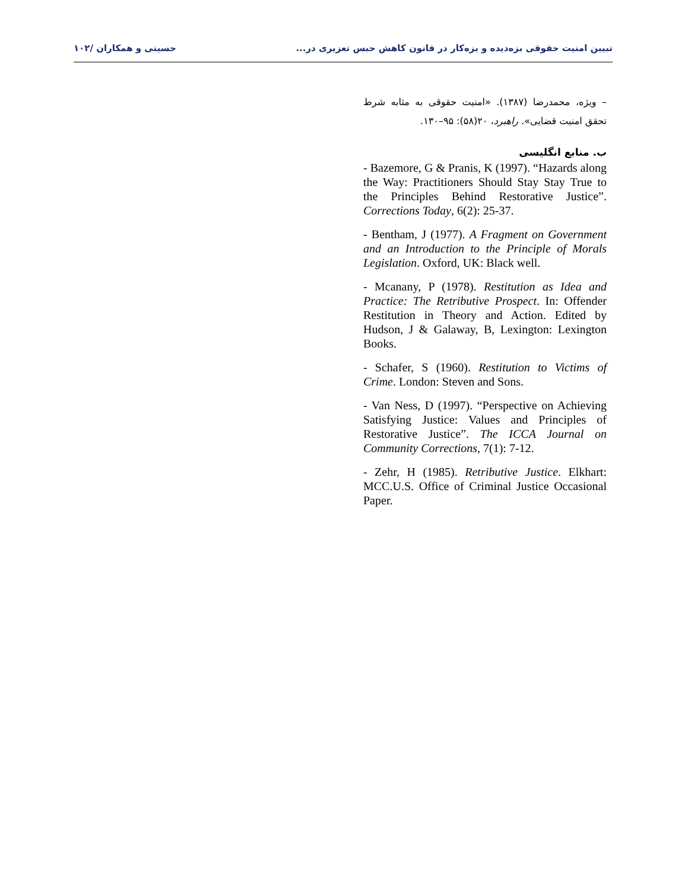تبیین امنیت حقوقی بزه‌دیده و بزه‌کار در قانون کاهش حبس تعزیری در... حسینی و همکاران /۱۰۲
– ویژه، محمدرضا (۱۳۸۷). «امنیت حقوقی به مثابه شرط تحقق امنیت قضایی». راهبرد، ۲۰(۵۸): ۹۵–۱۳۰.
ب. منابع انگلیسی
- Bazemore, G & Pranis, K (1997). “Hazards along the Way: Practitioners Should Stay Stay True to the Principles Behind Restorative Justice”. Corrections Today, 6(2): 25-37.
- Bentham, J (1977). A Fragment on Government and an Introduction to the Principle of Morals Legislation. Oxford, UK: Black well.
- Mcanany, P (1978). Restitution as Idea and Practice: The Retributive Prospect. In: Offender Restitution in Theory and Action. Edited by Hudson, J & Galaway, B, Lexington: Lexington Books.
- Schafer, S (1960). Restitution to Victims of Crime. London: Steven and Sons.
- Van Ness, D (1997). “Perspective on Achieving Satisfying Justice: Values and Principles of Restorative Justice”. The ICCA Journal on Community Corrections, 7(1): 7-12.
- Zehr, H (1985). Retributive Justice. Elkhart: MCC.U.S. Office of Criminal Justice Occasional Paper.